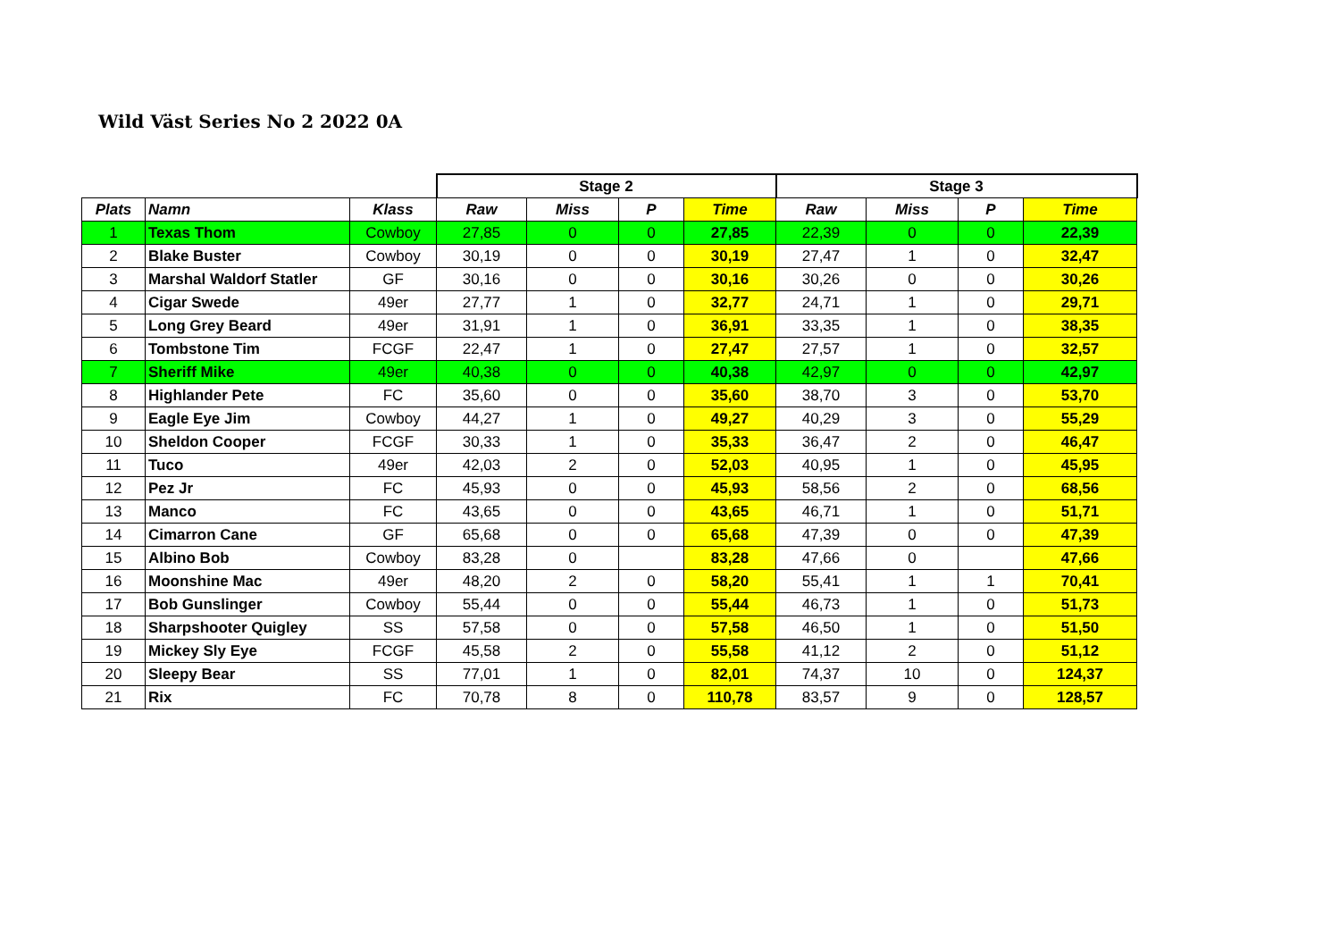Wild Väst Series No 2 2022 0A
| | | | Stage 2 | | | | Stage 3 | | | |
| --- | --- | --- | --- | --- | --- | --- | --- | --- | --- | --- |
| Plats | Namn | Klass | Raw | Miss | P | Time | Raw | Miss | P | Time |
| 1 | Texas Thom | Cowboy | 27,85 | 0 | 0 | 27,85 | 22,39 | 0 | 0 | 22,39 |
| 2 | Blake Buster | Cowboy | 30,19 | 0 | 0 | 30,19 | 27,47 | 1 | 0 | 32,47 |
| 3 | Marshal Waldorf Statler | GF | 30,16 | 0 | 0 | 30,16 | 30,26 | 0 | 0 | 30,26 |
| 4 | Cigar Swede | 49er | 27,77 | 1 | 0 | 32,77 | 24,71 | 1 | 0 | 29,71 |
| 5 | Long Grey Beard | 49er | 31,91 | 1 | 0 | 36,91 | 33,35 | 1 | 0 | 38,35 |
| 6 | Tombstone Tim | FCGF | 22,47 | 1 | 0 | 27,47 | 27,57 | 1 | 0 | 32,57 |
| 7 | Sheriff Mike | 49er | 40,38 | 0 | 0 | 40,38 | 42,97 | 0 | 0 | 42,97 |
| 8 | Highlander Pete | FC | 35,60 | 0 | 0 | 35,60 | 38,70 | 3 | 0 | 53,70 |
| 9 | Eagle Eye Jim | Cowboy | 44,27 | 1 | 0 | 49,27 | 40,29 | 3 | 0 | 55,29 |
| 10 | Sheldon Cooper | FCGF | 30,33 | 1 | 0 | 35,33 | 36,47 | 2 | 0 | 46,47 |
| 11 | Tuco | 49er | 42,03 | 2 | 0 | 52,03 | 40,95 | 1 | 0 | 45,95 |
| 12 | Pez Jr | FC | 45,93 | 0 | 0 | 45,93 | 58,56 | 2 | 0 | 68,56 |
| 13 | Manco | FC | 43,65 | 0 | 0 | 43,65 | 46,71 | 1 | 0 | 51,71 |
| 14 | Cimarron Cane | GF | 65,68 | 0 | 0 | 65,68 | 47,39 | 0 | 0 | 47,39 |
| 15 | Albino Bob | Cowboy | 83,28 | 0 | | 83,28 | 47,66 | 0 | | 47,66 |
| 16 | Moonshine Mac | 49er | 48,20 | 2 | 0 | 58,20 | 55,41 | 1 | 1 | 70,41 |
| 17 | Bob Gunslinger | Cowboy | 55,44 | 0 | 0 | 55,44 | 46,73 | 1 | 0 | 51,73 |
| 18 | Sharpshooter Quigley | SS | 57,58 | 0 | 0 | 57,58 | 46,50 | 1 | 0 | 51,50 |
| 19 | Mickey Sly Eye | FCGF | 45,58 | 2 | 0 | 55,58 | 41,12 | 2 | 0 | 51,12 |
| 20 | Sleepy Bear | SS | 77,01 | 1 | 0 | 82,01 | 74,37 | 10 | 0 | 124,37 |
| 21 | Rix | FC | 70,78 | 8 | 0 | 110,78 | 83,57 | 9 | 0 | 128,57 |